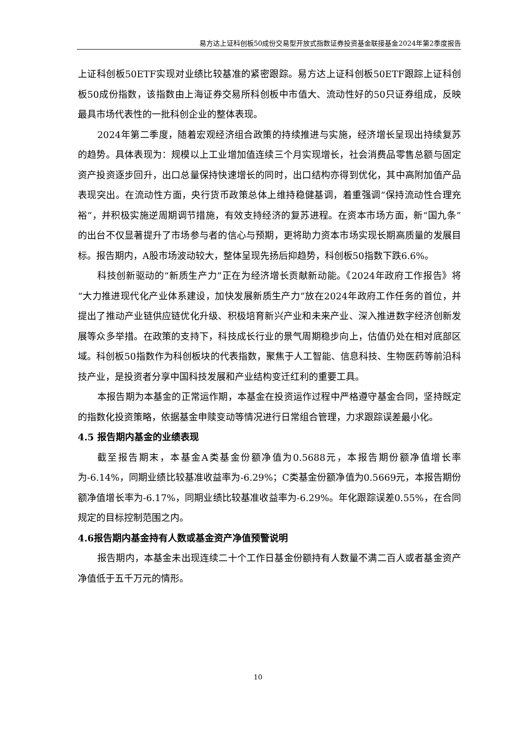易方达上证科创板50成份交易型开放式指数证券投资基金联接基金2024年第2季度报告
上证科创板50ETF实现对业绩比较基准的紧密跟踪。易方达上证科创板50ETF跟踪上证科创板50成份指数，该指数由上海证券交易所科创板中市值大、流动性好的50只证券组成，反映最具市场代表性的一批科创企业的整体表现。
2024年第二季度，随着宏观经济组合政策的持续推进与实施，经济增长呈现出持续复苏的趋势。具体表现为：规模以上工业增加值连续三个月实现增长，社会消费品零售总额与固定资产投资逐步回升，出口总量保持快速增长的同时，出口结构亦得到优化，其中高附加值产品表现突出。在流动性方面，央行货币政策总体上维持稳健基调，着重强调“保持流动性合理充裕”，并积极实施逆周期调节措施，有效支持经济的复苏进程。在资本市场方面，新“国九条”的出台不仅显著提升了市场参与者的信心与预期，更将助力资本市场实现长期高质量的发展目标。报告期内，A股市场波动较大，整体呈现先扬后抑趋势，科创板50指数下跌6.6%。
科技创新驱动的“新质生产力”正在为经济增长贡献新动能。《2024年政府工作报告》将“大力推进现代化产业体系建设，加快发展新质生产力”放在2024年政府工作任务的首位，并提出了推动产业链供应链优化升级、积极培育新兴产业和未来产业、深入推进数字经济创新发展等众多举措。在政策的支持下，科技成长行业的景气周期稳步向上，估值仍处在相对底部区域。科创板50指数作为科创板块的代表指数，聚焦于人工智能、信息科技、生物医药等前沿科技产业，是投资者分享中国科技发展和产业结构变迁红利的重要工具。
本报告期为本基金的正常运作期，本基金在投资运作过程中严格遵守基金合同，坚持既定的指数化投资策略，依据基金申赎变动等情况进行日常组合管理，力求跟踪误差最小化。
4.5 报告期内基金的业绩表现
截至报告期末，本基金A类基金份额净值为0.5688元，本报告期份额净值增长率为-6.14%，同期业绩比较基准收益率为-6.29%；C类基金份额净值为0.5669元，本报告期份额净值增长率为-6.17%，同期业绩比较基准收益率为-6.29%。年化跟踪误差0.55%，在合同规定的目标控制范围之内。
4.6报告期内基金持有人数或基金资产净值预警说明
报告期内，本基金未出现连续二十个工作日基金份额持有人数量不满二百人或者基金资产净值低于五千万元的情形。
10